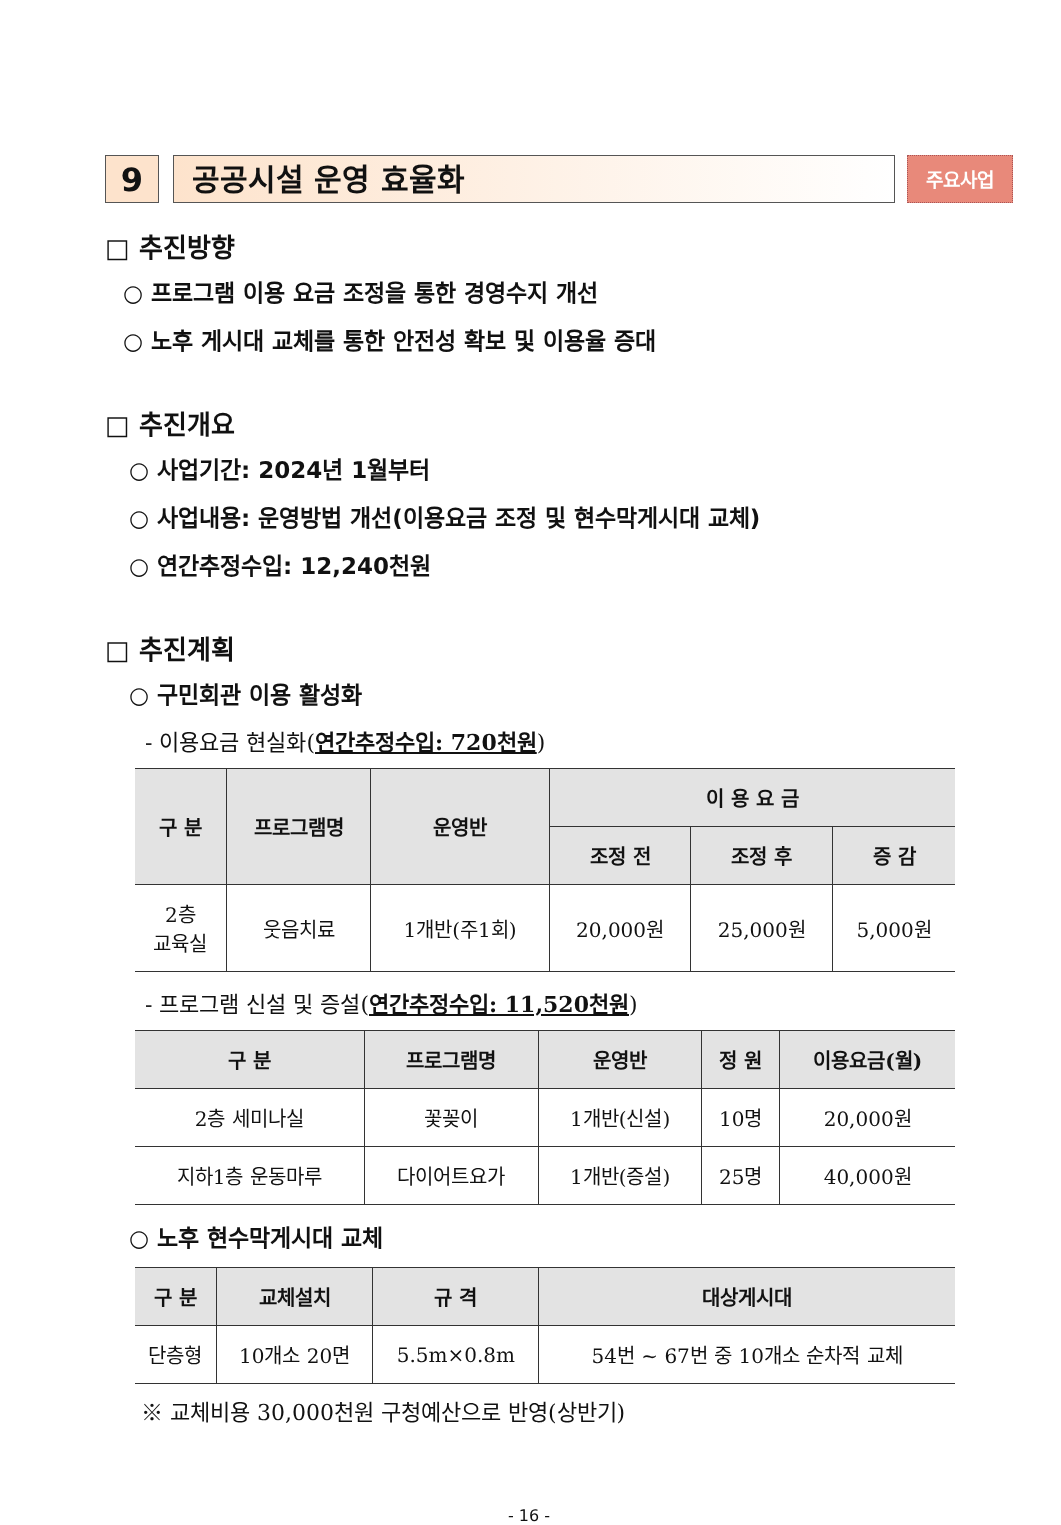9 공공시설 운영 효율화
주요사업
□ 추진방향
○ 프로그램 이용 요금 조정을 통한 경영수지 개선
○ 노후 게시대 교체를 통한 안전성 확보 및 이용율 증대
□ 추진개요
○ 사업기간: 2024년 1월부터
○ 사업내용: 운영방법 개선(이용요금 조정 및 현수막게시대 교체)
○ 연간추정수입: 12,240천원
□ 추진계획
○ 구민회관 이용 활성화
- 이용요금 현실화(연간추정수입: 720천원)
| 구 분 | 프로그램명 | 운영반 | 이 용 요 금 | | |
| --- | --- | --- | --- | --- | --- |
| | | | 조정 전 | 조정 후 | 증 감 |
| 2층 교육실 | 웃음치료 | 1개반(주1회) | 20,000원 | 25,000원 | 5,000원 |
- 프로그램 신설 및 증설(연간추정수입: 11,520천원)
| 구 분 | 프로그램명 | 운영반 | 정 원 | 이용요금(월) |
| --- | --- | --- | --- | --- |
| 2층 세미나실 | 꽃꽂이 | 1개반(신설) | 10명 | 20,000원 |
| 지하1층 운동마루 | 다이어트요가 | 1개반(증설) | 25명 | 40,000원 |
○ 노후 현수막게시대 교체
| 구 분 | 교체설치 | 규 격 | 대상게시대 |
| --- | --- | --- | --- |
| 단층형 | 10개소 20면 | 5.5m×0.8m | 54번 ~ 67번 중 10개소 순차적 교체 |
※ 교체비용 30,000천원 구청예산으로 반영(상반기)
- 16 -